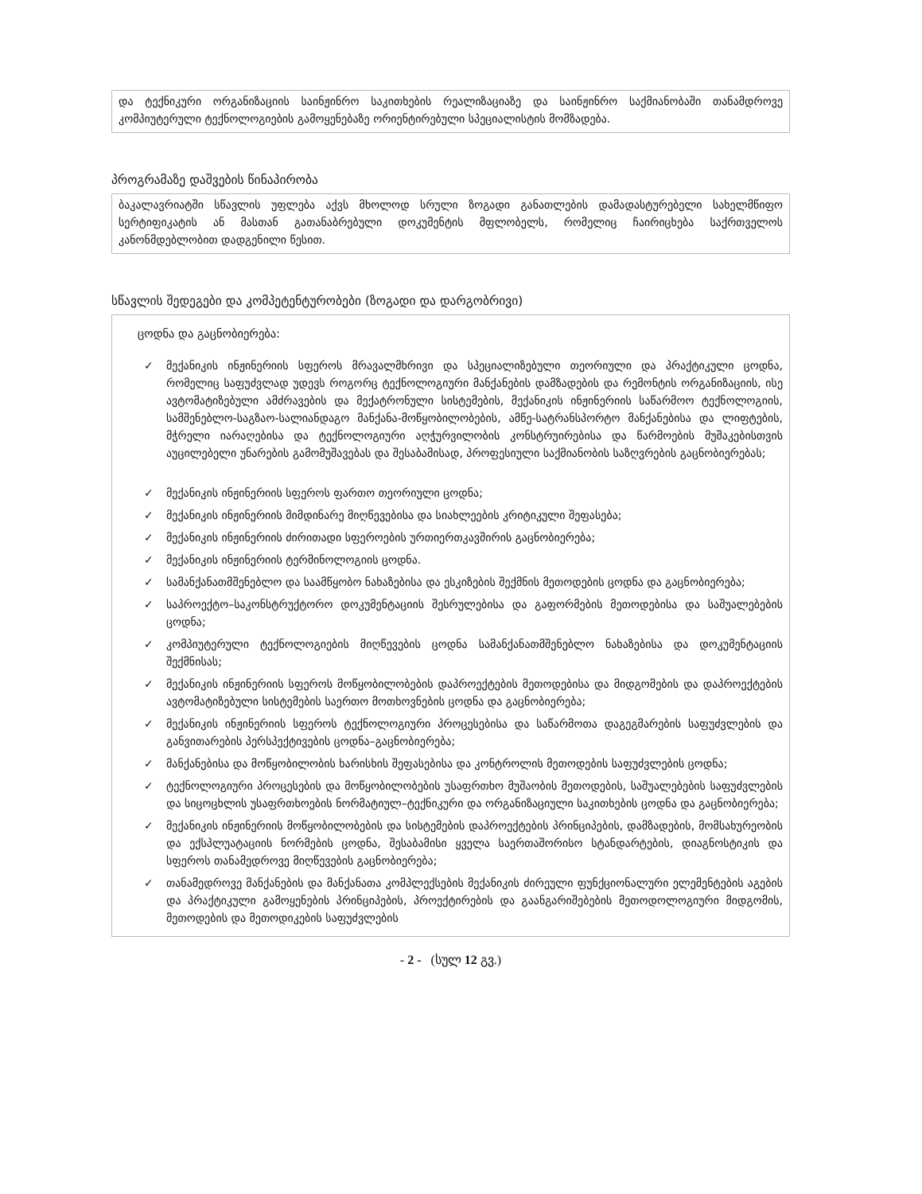და ტექნიკური ორგანიზაციის საინჟინრო საკითხების რეალიზაციაზე და საინჟინრო საქმიანობაში თანამდროვე კომპიუტერული ტექნოლოგიების გამოყენებაზე ორიენტირებული სპეციალისტის მომზადება.
პროგრამაზე დაშვების წინაპირობა
ბაკალავრიატში სწავლის უფლება აქვს მხოლოდ სრული ზოგადი განათლების დამადასტურებელი სახელმწიფო სერტიფიკატის ან მასთან გათანაბრებული დოკუმენტის მფლობელს, რომელიც ჩაირიცხება საქრთველოს კანონმდებლობით დადგენილი წესით.
სწავლის შედეგები და კომპეტენტურობები (ზოგადი და დარგობრივი)
ცოდნა და გაცნობიერება:
✓ მექანიკის ინჟინერიის სფეროს მრავალმხრივი და სპეციალიზებული თეორიული და პრაქტიკული ცოდნა, რომელიც საფუძვლად უდევს როგორც ტექნოლოგიური მანქანების დამზადების და რემონტის ორგანიზაციის, ისე ავტომატიზებული ამძრავების და მექატრონული სისტემების, მექანიკის ინჟინერიის საწარმოო ტექნოლოგიის, სამშენებლო-საგზაო-სალიანდაგო მანქანა-მოწყობილობების, ამწე-სატრანსპორტო მანქანებისა და ლიფტების, მჭრელი იარაღებისა და ტექნოლოგიური აღჭურვილობის კონსტრუირებისა და წარმოების მუშაკებისთვის აუცილებელი უნარების გამომუშავებას და შესაბამისად, პროფესიული საქმიანობის საზღვრების გაცნობიერებას;
✓ მექანიკის ინჟინერიის სფეროს ფართო თეორიული ცოდნა;
✓ მექანიკის ინჟინერიის მიმდინარე მიღწევებისა და სიახლეების კრიტიკული შეფასება;
✓ მექანიკის ინჟინერიის ძირითადი სფეროების ურთიერთკავშირის გაცნობიერება;
✓ მექანიკის ინჟინერიის ტერმინოლოგიის ცოდნა.
✓ სამანქანათმშენებლო და საამწყობო ნახაზებისა და ესკიზების შექმნის მეთოდების ცოდნა და გაცნობიერება;
✓ საპროექტო–საკონსტრუქტორო დოკუმენტაციის შესრულებისა და გაფორმების მეთოდებისა და საშუალებების ცოდნა;
✓ კომპიუტერული ტექნოლოგიების მიღწევების ცოდნა სამანქანათმშენებლო ნახაზებისა და დოკუმენტაციის შექმნისას;
✓ მექანიკის ინჟინერიის სფეროს მოწყობილობების დაპროექტების მეთოდებისა და მიდგომების და დაპროექტების ავტომატიზებული სისტემების საერთო მოთხოვნების ცოდნა და გაცნობიერება;
✓ მექანიკის ინჟინერიის სფეროს ტექნოლოგიური პროცესებისა და საწარმოთა დაგეგმარების საფუძვლების და განვითარების პერსპექტივების ცოდნა–გაცნობიერება;
✓ მანქანებისა და მოწყობილობის ხარისხის შეფასებისა და კონტროლის მეთოდების საფუძვლების ცოდნა;
✓ ტექნოლოგიური პროცესების და მოწყობილობების უსაფრთხო მუშაობის მეთოდების, საშუალებების საფუძვლების და სიცოცხლის უსაფრთხოების ნორმატიულ–ტექნიკური და ორგანიზაციული საკითხების ცოდნა და გაცნობიერება;
✓ მექანიკის ინჟინერიის მოწყობილობების და სისტემების დაპროექტების პრინციპების, დამზადების, მომსახურეობის და ექსპლუატაციის ნორმების ცოდნა, შესაბამისი ყველა საერთაშორისო სტანდარტების, დიაგნოსტიკის და სფეროს თანამედროვე მიღწევების გაცნობიერება;
✓ თანამედროვე მანქანების და მანქანათა კომპლექსების მექანიკის ძირეული ფუნქციონალური ელემენტების აგების და პრაქტიკული გამოყენების პრინციპების, პროექტირების და გაანგარიშებების მეთოდოლოგიური მიდგომის, მეთოდების და მეთოდიკების საფუძვლების
- 2 - (სულ 12 გვ.)